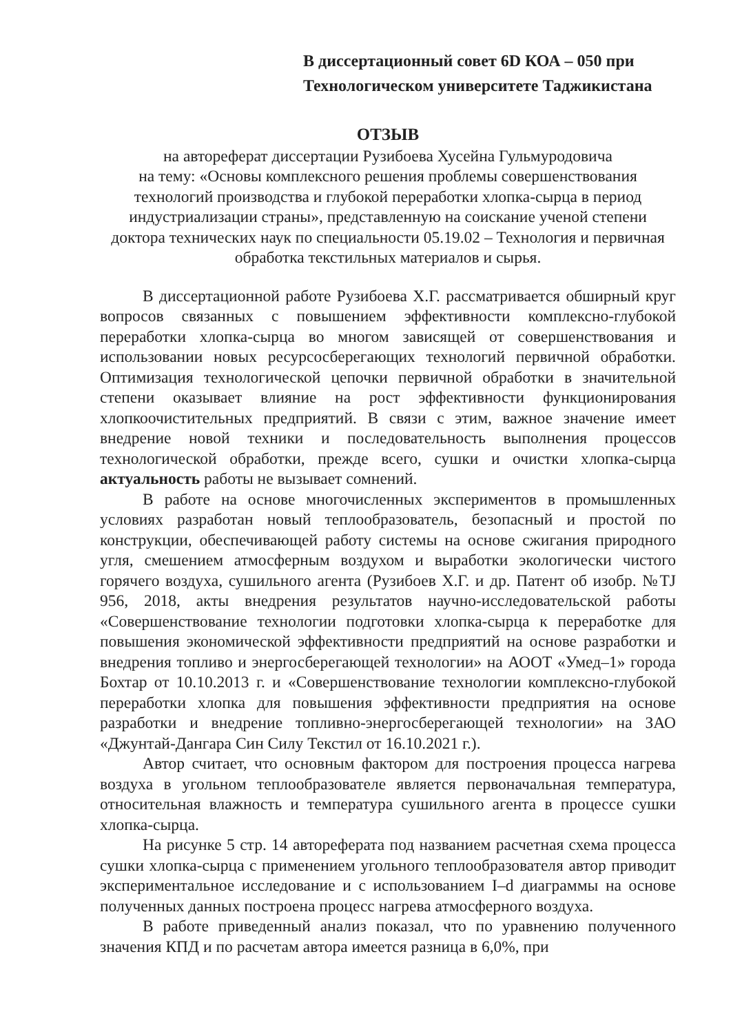В диссертационный совет 6D КОА – 050 при
Технологическом университете Таджикистана
ОТЗЫВ
на автореферат диссертации Рузибоева Хусейна Гульмуродовича
на тему: «Основы комплексного решения проблемы совершенствования технологий производства и глубокой переработки хлопка-сырца в период индустриализации страны», представленную на соискание ученой степени доктора технических наук по специальности 05.19.02 – Технология и первичная обработка текстильных материалов и сырья.
В диссертационной работе Рузибоева Х.Г. рассматривается обширный круг вопросов связанных с повышением эффективности комплексно-глубокой переработки хлопка-сырца во многом зависящей от совершенствования и использовании новых ресурсосберегающих технологий первичной обработки. Оптимизация технологической цепочки первичной обработки в значительной степени оказывает влияние на рост эффективности функционирования хлопкоочистительных предприятий. В связи с этим, важное значение имеет внедрение новой техники и последовательность выполнения процессов технологической обработки, прежде всего, сушки и очистки хлопка-сырца актуальность работы не вызывает сомнений.
В работе на основе многочисленных экспериментов в промышленных условиях разработан новый теплообразователь, безопасный и простой по конструкции, обеспечивающей работу системы на основе сжигания природного угля, смешением атмосферным воздухом и выработки экологически чистого горячего воздуха, сушильного агента (Рузибоев Х.Г. и др. Патент об изобр. №TJ 956, 2018, акты внедрения результатов научно-исследовательской работы «Совершенствование технологии подготовки хлопка-сырца к переработке для повышения экономической эффективности предприятий на основе разработки и внедрения топливо и энергосберегающей технологии» на АООТ «Умед–1» города Бохтар от 10.10.2013 г. и «Совершенствование технологии комплексно-глубокой переработки хлопка для повышения эффективности предприятия на основе разработки и внедрение топливно-энергосберегающей технологии» на ЗАО «Джунтай-Дангара Син Силу Текстил от 16.10.2021 г.).
Автор считает, что основным фактором для построения процесса нагрева воздуха в угольном теплообразователе является первоначальная температура, относительная влажность и температура сушильного агента в процессе сушки хлопка-сырца.
На рисунке 5 стр. 14 автореферата под названием расчетная схема процесса сушки хлопка-сырца с применением угольного теплообразователя автор приводит экспериментальное исследование и с использованием I–d диаграммы на основе полученных данных построена процесс нагрева атмосферного воздуха.
В работе приведенный анализ показал, что по уравнению полученного значения КПД и по расчетам автора имеется разница в 6,0%, при